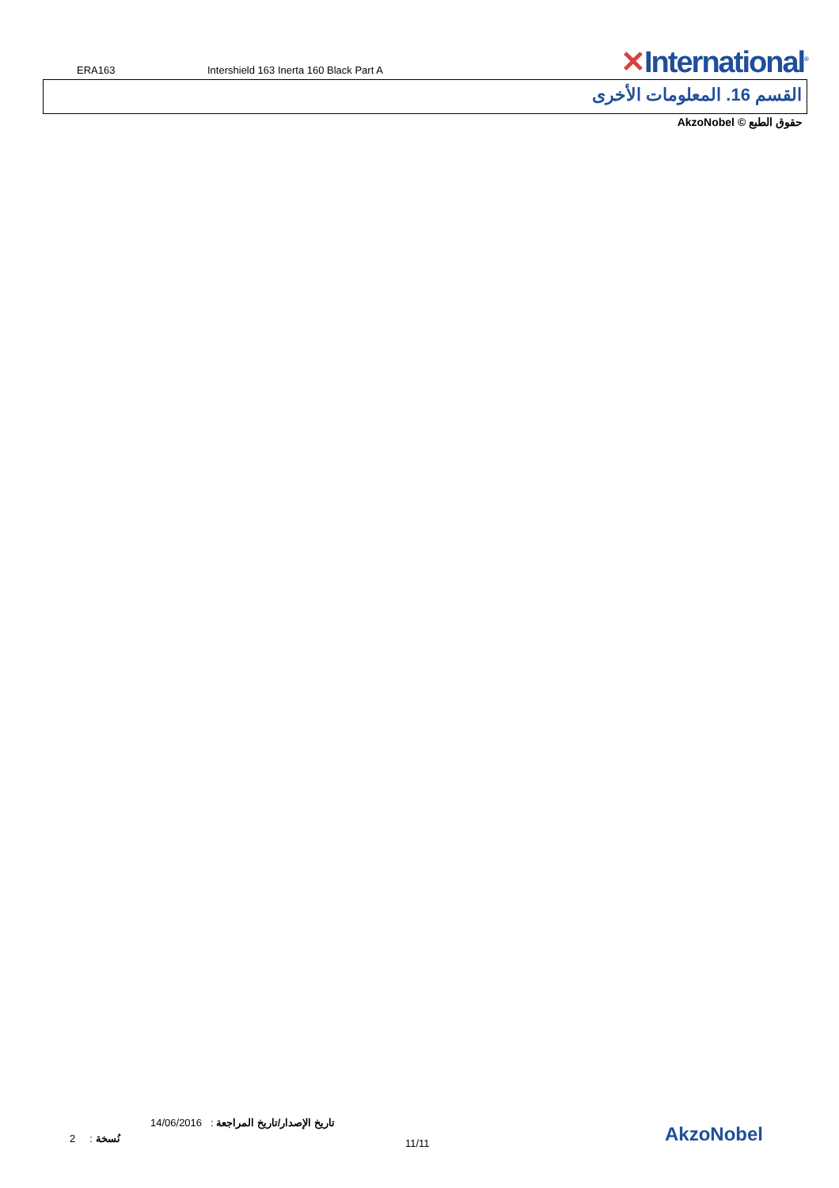ERA163
Intershield 163 Inerta 160 Black Part A
✕International<sup>®</sup>
القسم 16. المعلومات الأخرى
حقوق الطبع © AkzoNobel
تاريخ الإصدار/تاريخ المراجعة : 14/06/2016
نُسخة : 2 11/11 AkzoNobel